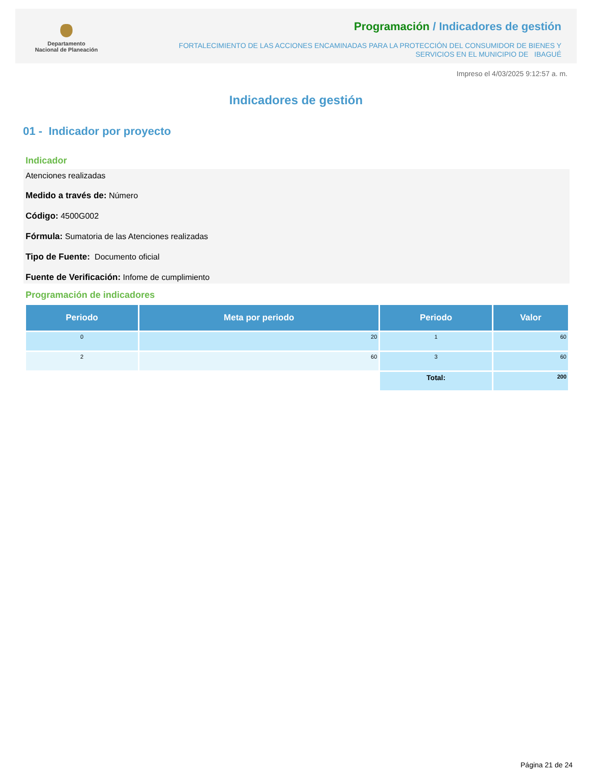Departamento
Nacional de Planeación
Programación / Indicadores de gestión
FORTALECIMIENTO DE LAS ACCIONES ENCAMINADAS PARA LA PROTECCIÓN DEL CONSUMIDOR DE BIENES Y
SERVICIOS EN EL MUNICIPIO DE IBAGUÉ
Impreso el 4/03/2025 9:12:57 a. m.
Indicadores de gestión
01 - Indicador por proyecto
Indicador
Atenciones realizadas
Medido a través de: Número
Código: 4500G002
Fórmula: Sumatoria de las Atenciones realizadas
Tipo de Fuente: Documento oficial
Fuente de Verificación: Infome de cumplimiento
Programación de indicadores
| Periodo | Meta por periodo | Periodo | Valor |
| --- | --- | --- | --- |
| 0 | 20 | 1 | 60 |
| 2 | 60 | 3 | 60 |
| | | Total: | 200 |
Página 21 de 24